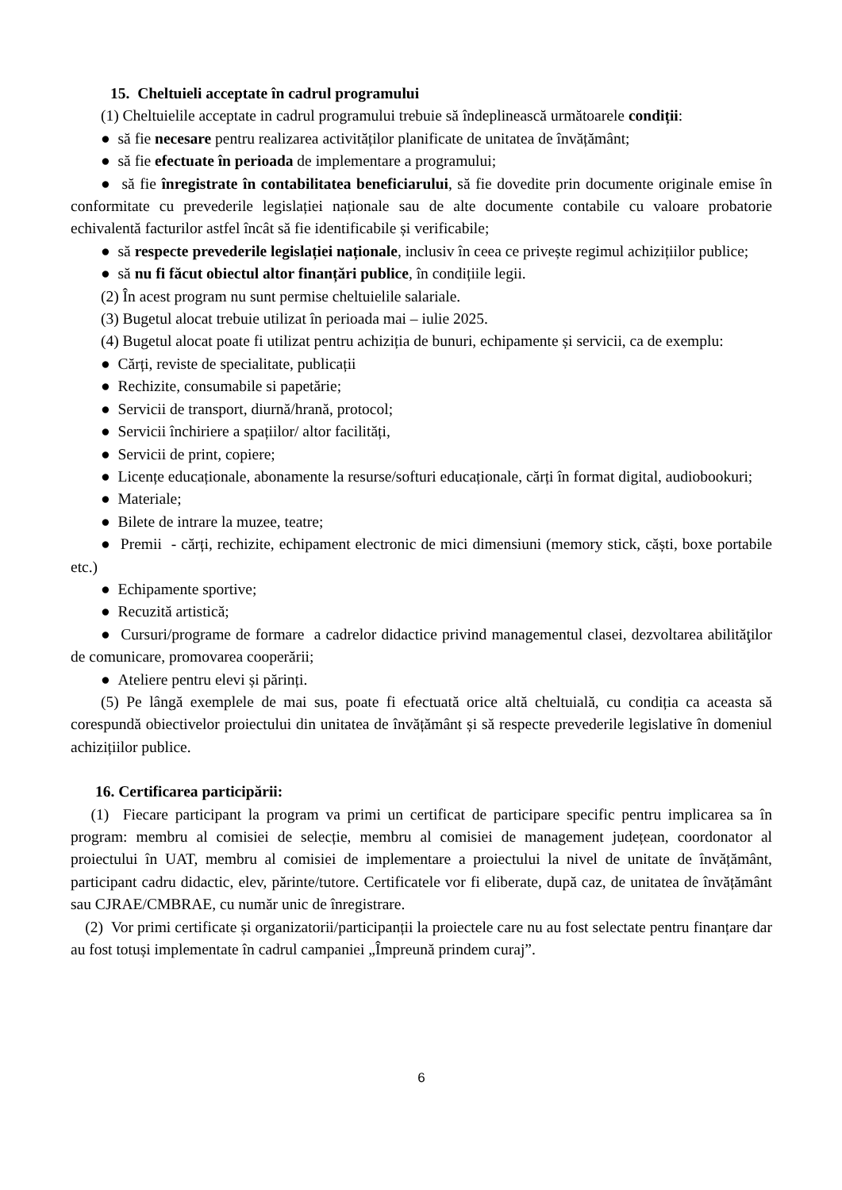15. Cheltuieli acceptate în cadrul programului
(1) Cheltuielile acceptate in cadrul programului trebuie să îndeplinească următoarele condiții:
● să fie necesare pentru realizarea activităților planificate de unitatea de învățământ;
● să fie efectuate în perioada de implementare a programului;
● să fie înregistrate în contabilitatea beneficiarului, să fie dovedite prin documente originale emise în conformitate cu prevederile legislației naționale sau de alte documente contabile cu valoare probatorie echivalentă facturilor astfel încât să fie identificabile și verificabile;
● să respecte prevederile legislației naționale, inclusiv în ceea ce privește regimul achizițiilor publice;
● să nu fi făcut obiectul altor finanțări publice, în condițiile legii.
(2) În acest program nu sunt permise cheltuielile salariale.
(3) Bugetul alocat trebuie utilizat în perioada mai – iulie 2025.
(4) Bugetul alocat poate fi utilizat pentru achiziția de bunuri, echipamente și servicii, ca de exemplu:
● Cărți, reviste de specialitate, publicații
● Rechizite, consumabile si papetărie;
● Servicii de transport, diurnă/hrană, protocol;
● Servicii închiriere a spațiilor/ altor facilități,
● Servicii de print, copiere;
● Licențe educaționale, abonamente la resurse/softuri educaționale, cărți în format digital, audiobookuri;
● Materiale;
● Bilete de intrare la muzee, teatre;
● Premii - cărți, rechizite, echipament electronic de mici dimensiuni (memory stick, căști, boxe portabile etc.)
● Echipamente sportive;
● Recuzită artistică;
● Cursuri/programe de formare a cadrelor didactice privind managementul clasei, dezvoltarea abilităţilor de comunicare, promovarea cooperării;
● Ateliere pentru elevi și părinți.
(5) Pe lângă exemplele de mai sus, poate fi efectuată orice altă cheltuială, cu condiția ca aceasta să corespundă obiectivelor proiectului din unitatea de învățământ și să respecte prevederile legislative în domeniul achizițiilor publice.
16. Certificarea participării:
(1) Fiecare participant la program va primi un certificat de participare specific pentru implicarea sa în program: membru al comisiei de selecție, membru al comisiei de management județean, coordonator al proiectului în UAT, membru al comisiei de implementare a proiectului la nivel de unitate de învățământ, participant cadru didactic, elev, părinte/tutore. Certificatele vor fi eliberate, după caz, de unitatea de învățământ sau CJRAE/CMBRAE, cu număr unic de înregistrare.
(2) Vor primi certificate și organizatorii/participanții la proiectele care nu au fost selectate pentru finanțare dar au fost totuși implementate în cadrul campaniei „Împreună prindem curaj”.
6